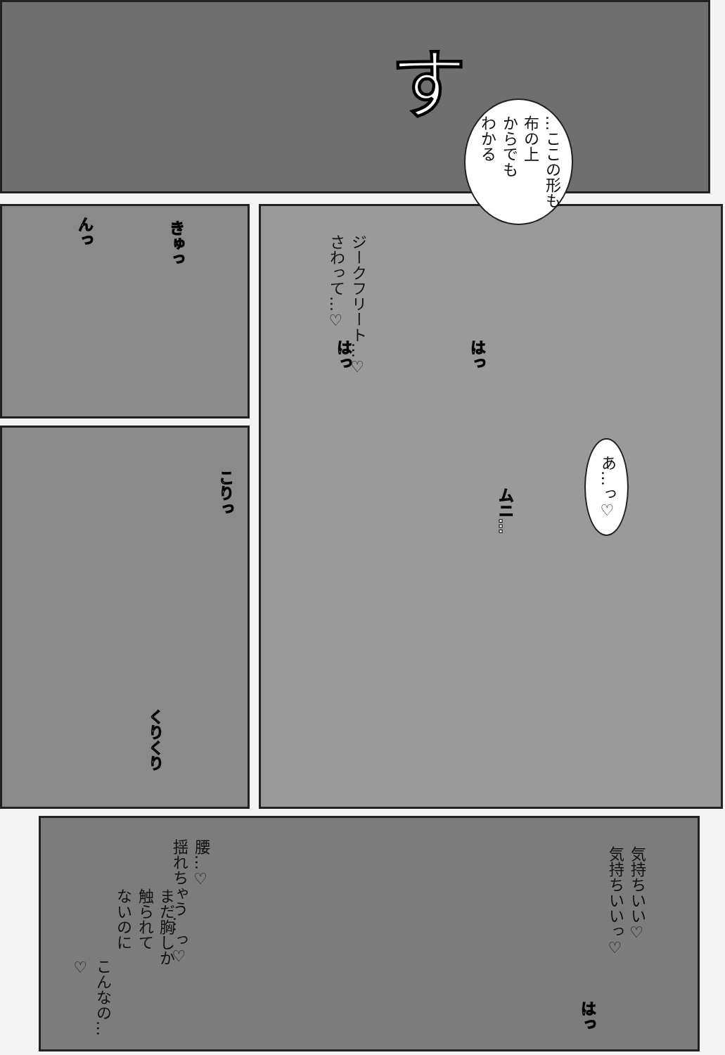す
ジークフリート…♡
さわって…♡
はっ
はっ
ムニ…
あ…っ♡
…ここの形も
布の上
からでも
わかる
んっ
きゅっ
こりっ
くりくり
気持ちいい♡
気持ちいいっ♡
腰…♡
揺れちゃう…っ♡
まだ胸しか
触られて
ないのに
こんなの…♡
はっ